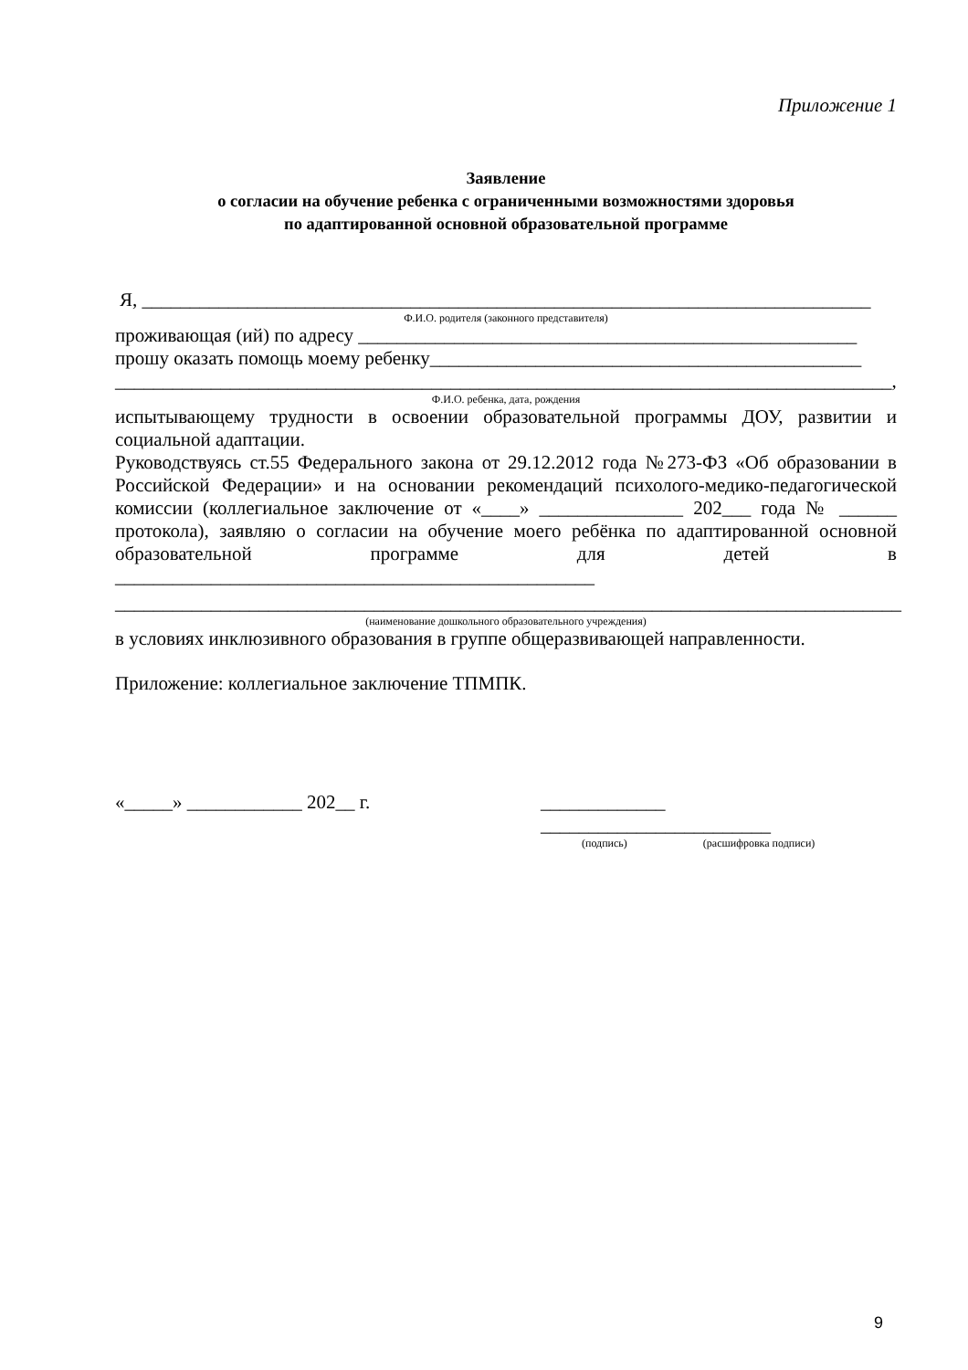Приложение 1
Заявление
о согласии на обучение ребенка с ограниченными возможностями здоровья
по адаптированной основной образовательной программе
Я, ____________________________________________________________________________
Ф.И.О. родителя (законного представителя)
проживающая (ий) по адресу ____________________________________________________
прошу оказать помощь моему ребенку_____________________________________________
_________________________________________________________________________________,
Ф.И.О. ребенка, дата, рождения
испытывающему трудности в освоении образовательной программы ДОУ, развитии и социальной адаптации.
Руководствуясь ст.55 Федерального закона от 29.12.2012 года №273-ФЗ «Об образовании в Российской Федерации» и на основании рекомендаций психолого-медико-педагогической комиссии (коллегиальное заключение от «____» _______________ 202___ года № ______ протокола), заявляю о согласии на обучение моего ребёнка по адаптированной основной образовательной программе для детей в __________________________________________________
__________________________________________________________________________________
(наименование дошкольного образовательного учреждения)
в условиях инклюзивного образования в группе общеразвивающей направленности.
Приложение: коллегиальное заключение ТПМПК.
«_____» ____________ 202__ г.
_____________ ________________________
(подпись) (расшифровка подписи)
9